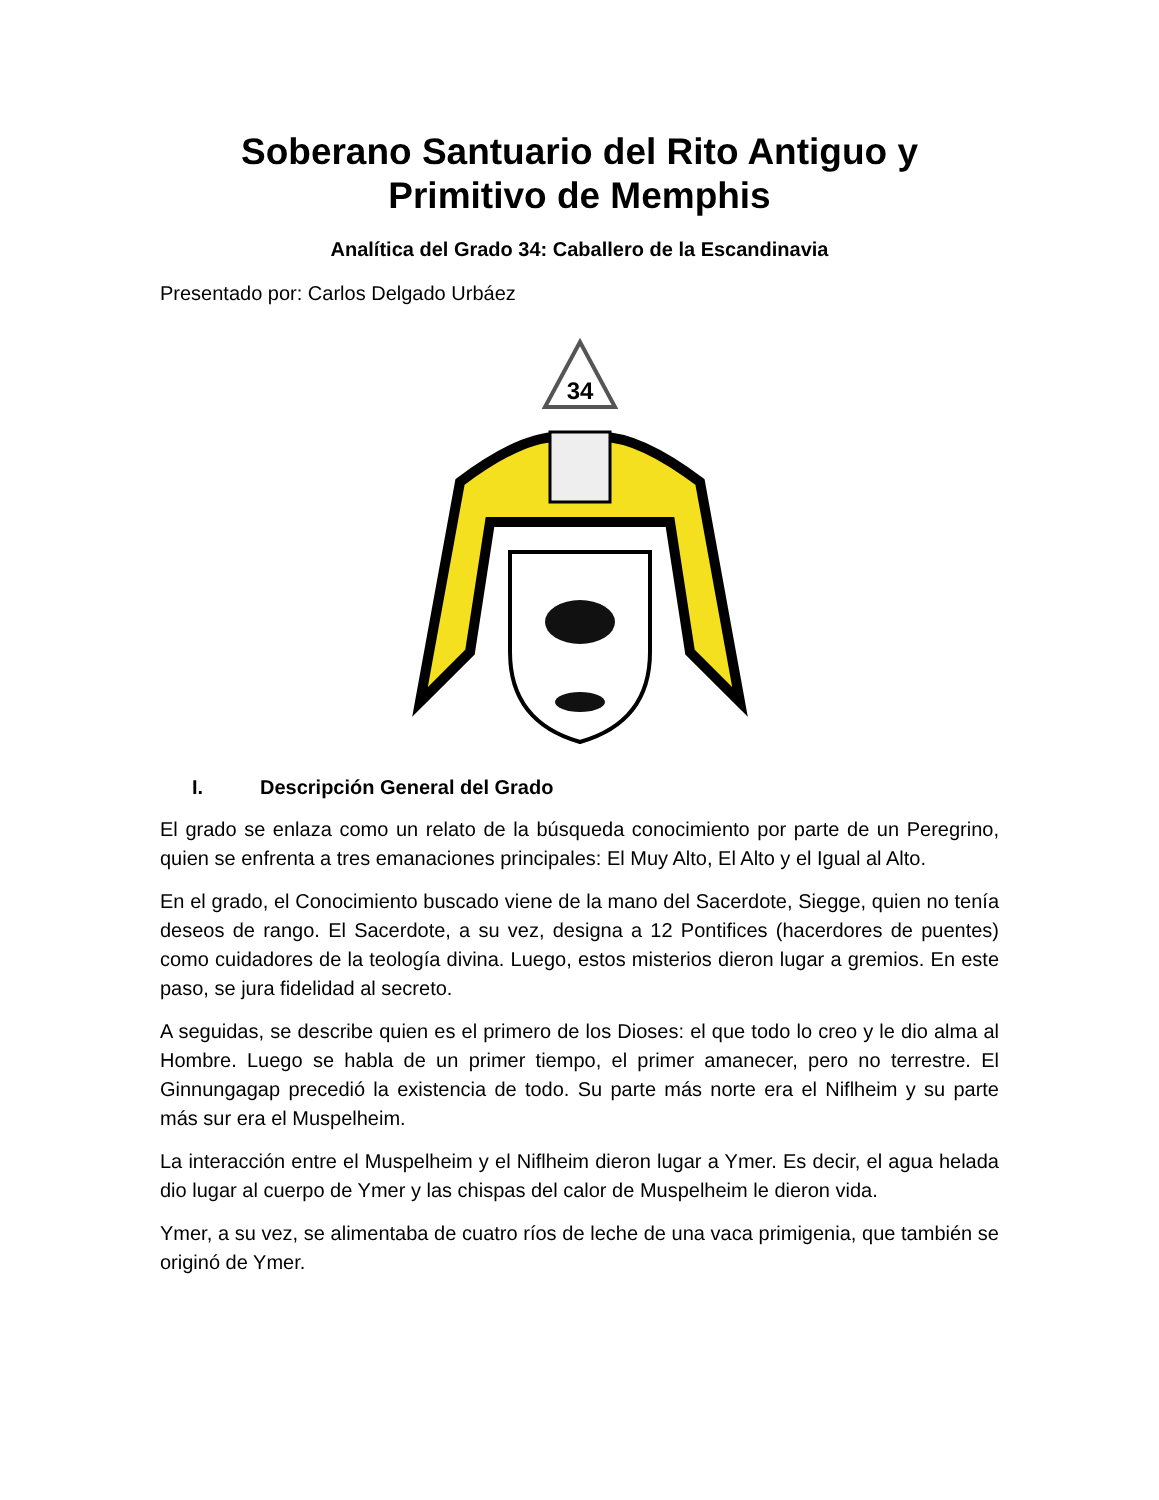Soberano Santuario del Rito Antiguo y
Primitivo de Memphis
Analítica del Grado 34: Caballero de la Escandinavia
Presentado por: Carlos Delgado Urbáez
34
I. Descripción General del Grado
El grado se enlaza como un relato de la búsqueda conocimiento por parte de un Peregrino, quien se enfrenta a tres emanaciones principales: El Muy Alto, El Alto y el Igual al Alto.
En el grado, el Conocimiento buscado viene de la mano del Sacerdote, Siegge, quien no tenía deseos de rango. El Sacerdote, a su vez, designa a 12 Pontifices (hacerdores de puentes) como cuidadores de la teología divina. Luego, estos misterios dieron lugar a gremios. En este paso, se jura fidelidad al secreto.
A seguidas, se describe quien es el primero de los Dioses: el que todo lo creo y le dio alma al Hombre. Luego se habla de un primer tiempo, el primer amanecer, pero no terrestre. El Ginnungagap precedió la existencia de todo. Su parte más norte era el Niflheim y su parte más sur era el Muspelheim.
La interacción entre el Muspelheim y el Niflheim dieron lugar a Ymer. Es decir, el agua helada dio lugar al cuerpo de Ymer y las chispas del calor de Muspelheim le dieron vida.
Ymer, a su vez, se alimentaba de cuatro ríos de leche de una vaca primigenia, que también se originó de Ymer.